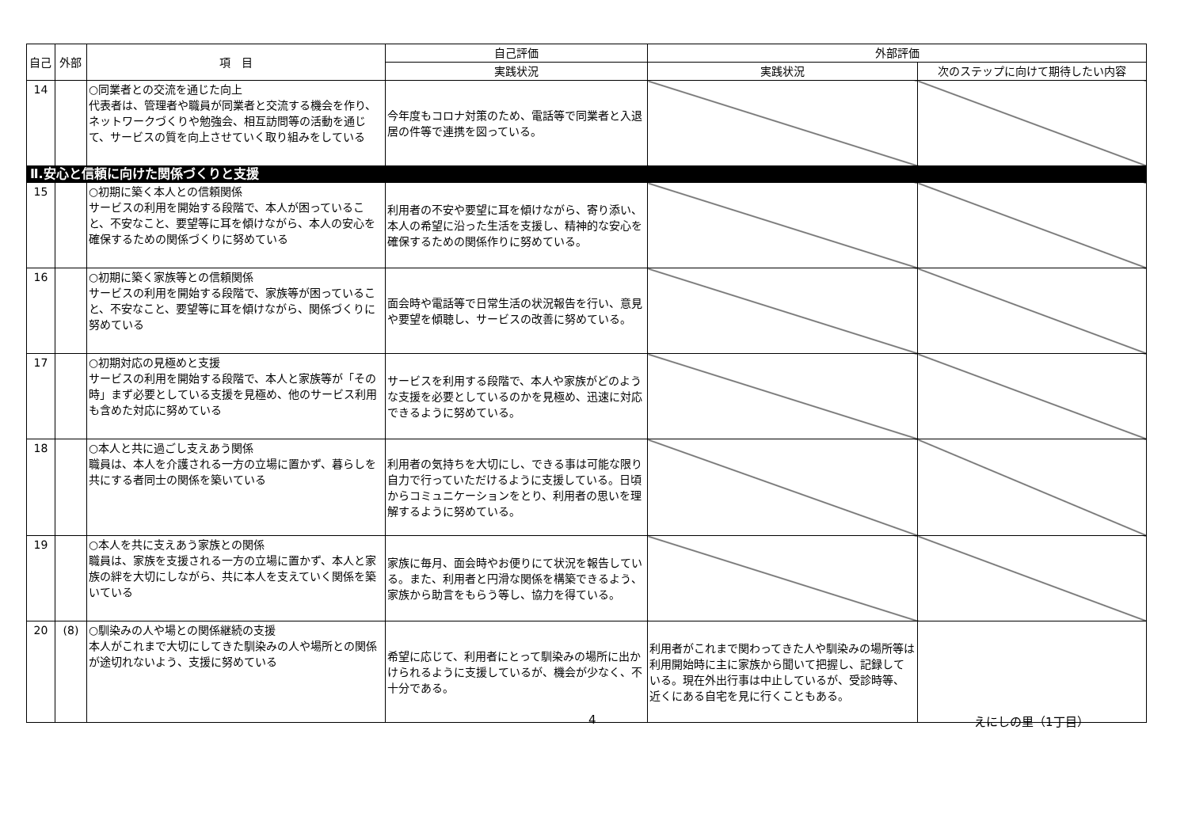| 自己 | 外部 | 項 目 | 自己評価 | 外部評価 | |
| --- | --- | --- | --- | --- | --- |
| | | | 実践状況 | 実践状況 | 次のステップに向けて期待したい内容 |
| 14 | | ○同業者との交流を通じた向上 代表者は、管理者や職員が同業者と交流する機会を作り、ネットワークづくりや勉強会、相互訪問等の活動を通じて、サービスの質を向上させていく取り組みをしている | 今年度もコロナ対策のため、電話等で同業者と入退居の件等で連携を図っている。 | | |
| Ⅱ.安心と信頼に向けた関係づくりと支援 | | | | | |
| 15 | | ○初期に築く本人との信頼関係 サービスの利用を開始する段階で、本人が困っていること、不安なこと、要望等に耳を傾けながら、本人の安心を確保するための関係づくりに努めている | 利用者の不安や要望に耳を傾けながら、寄り添い、本人の希望に沿った生活を支援し、精神的な安心を確保するための関係作りに努めている。 | | |
| 16 | | ○初期に築く家族等との信頼関係 サービスの利用を開始する段階で、家族等が困っていること、不安なこと、要望等に耳を傾けながら、関係づくりに努めている | 面会時や電話等で日常生活の状況報告を行い、意見や要望を傾聴し、サービスの改善に努めている。 | | |
| 17 | | ○初期対応の見極めと支援 サービスの利用を開始する段階で、本人と家族等が「その時」まず必要としている支援を見極め、他のサービス利用も含めた対応に努めている | サービスを利用する段階で、本人や家族がどのような支援を必要としているのかを見極め、迅速に対応できるように努めている。 | | |
| 18 | | ○本人と共に過ごし支えあう関係 職員は、本人を介護される一方の立場に置かず、暮らしを共にする者同士の関係を築いている | 利用者の気持ちを大切にし、できる事は可能な限り自力で行っていただけるように支援している。日頃からコミュニケーションをとり、利用者の思いを理解するように努めている。 | | |
| 19 | | ○本人を共に支えあう家族との関係 職員は、家族を支援される一方の立場に置かず、本人と家族の絆を大切にしながら、共に本人を支えていく関係を築いている | 家族に毎月、面会時やお便りにて状況を報告している。また、利用者と円滑な関係を構築できるよう、家族から助言をもらう等し、協力を得ている。 | | |
| 20 | (8) | ○馴染みの人や場との関係継続の支援 本人がこれまで大切にしてきた馴染みの人や場所との関係が途切れないよう、支援に努めている | 希望に応じて、利用者にとって馴染みの場所に出かけられるように支援しているが、機会が少なく、不十分である。 | 利用者がこれまで関わってきた人や馴染みの場所等は利用開始時に主に家族から聞いて把握し、記録している。現在外出行事は中止しているが、受診時等、近くにある自宅を見に行くこともある。 | |
4 えにしの里（1丁目）